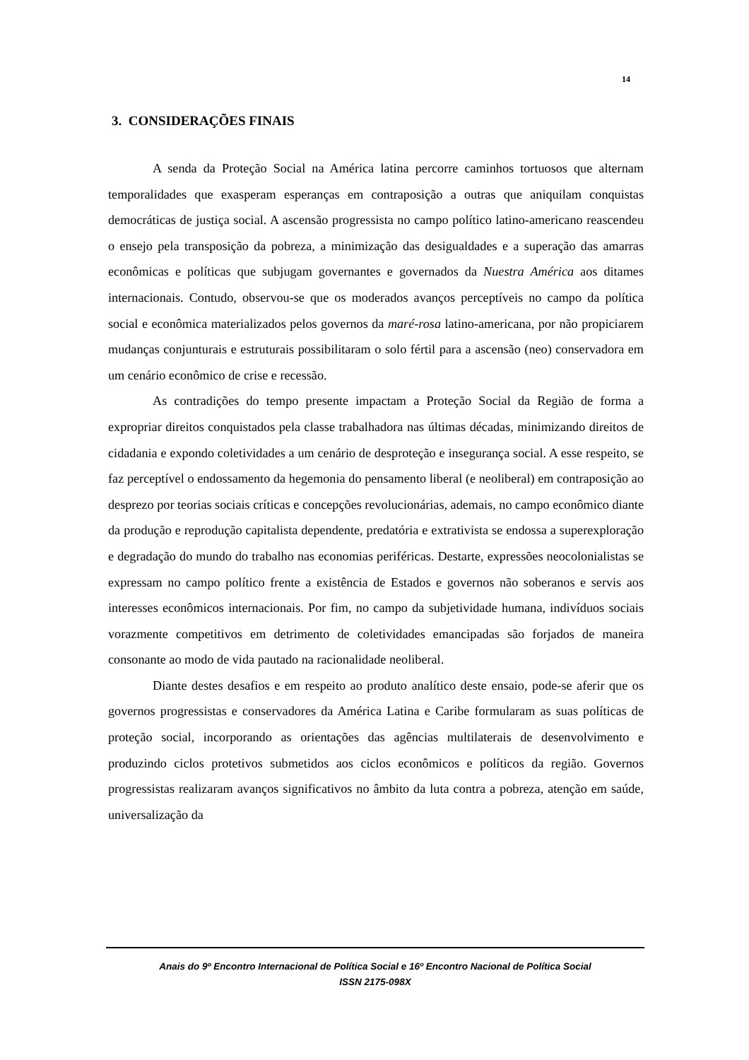14
3. CONSIDERAÇÕES FINAIS
A senda da Proteção Social na América latina percorre caminhos tortuosos que alternam temporalidades que exasperam esperanças em contraposição a outras que aniquilam conquistas democráticas de justiça social. A ascensão progressista no campo político latino-americano reascendeu o ensejo pela transposição da pobreza, a minimização das desigualdades e a superação das amarras econômicas e políticas que subjugam governantes e governados da Nuestra América aos ditames internacionais. Contudo, observou-se que os moderados avanços perceptíveis no campo da política social e econômica materializados pelos governos da maré-rosa latino-americana, por não propiciarem mudanças conjunturais e estruturais possibilitaram o solo fértil para a ascensão (neo) conservadora em um cenário econômico de crise e recessão.
As contradições do tempo presente impactam a Proteção Social da Região de forma a expropriar direitos conquistados pela classe trabalhadora nas últimas décadas, minimizando direitos de cidadania e expondo coletividades a um cenário de desproteção e insegurança social. A esse respeito, se faz perceptível o endossamento da hegemonia do pensamento liberal (e neoliberal) em contraposição ao desprezo por teorias sociais críticas e concepções revolucionárias, ademais, no campo econômico diante da produção e reprodução capitalista dependente, predatória e extrativista se endossa a superexploração e degradação do mundo do trabalho nas economias periféricas. Destarte, expressões neocolonialistas se expressam no campo político frente a existência de Estados e governos não soberanos e servis aos interesses econômicos internacionais. Por fim, no campo da subjetividade humana, indivíduos sociais vorazmente competitivos em detrimento de coletividades emancipadas são forjados de maneira consonante ao modo de vida pautado na racionalidade neoliberal.
Diante destes desafios e em respeito ao produto analítico deste ensaio, pode-se aferir que os governos progressistas e conservadores da América Latina e Caribe formularam as suas políticas de proteção social, incorporando as orientações das agências multilaterais de desenvolvimento e produzindo ciclos protetivos submetidos aos ciclos econômicos e políticos da região. Governos progressistas realizaram avanços significativos no âmbito da luta contra a pobreza, atenção em saúde, universalização da
Anais do 9º Encontro Internacional de Política Social e 16º Encontro Nacional de Política Social
ISSN 2175-098X